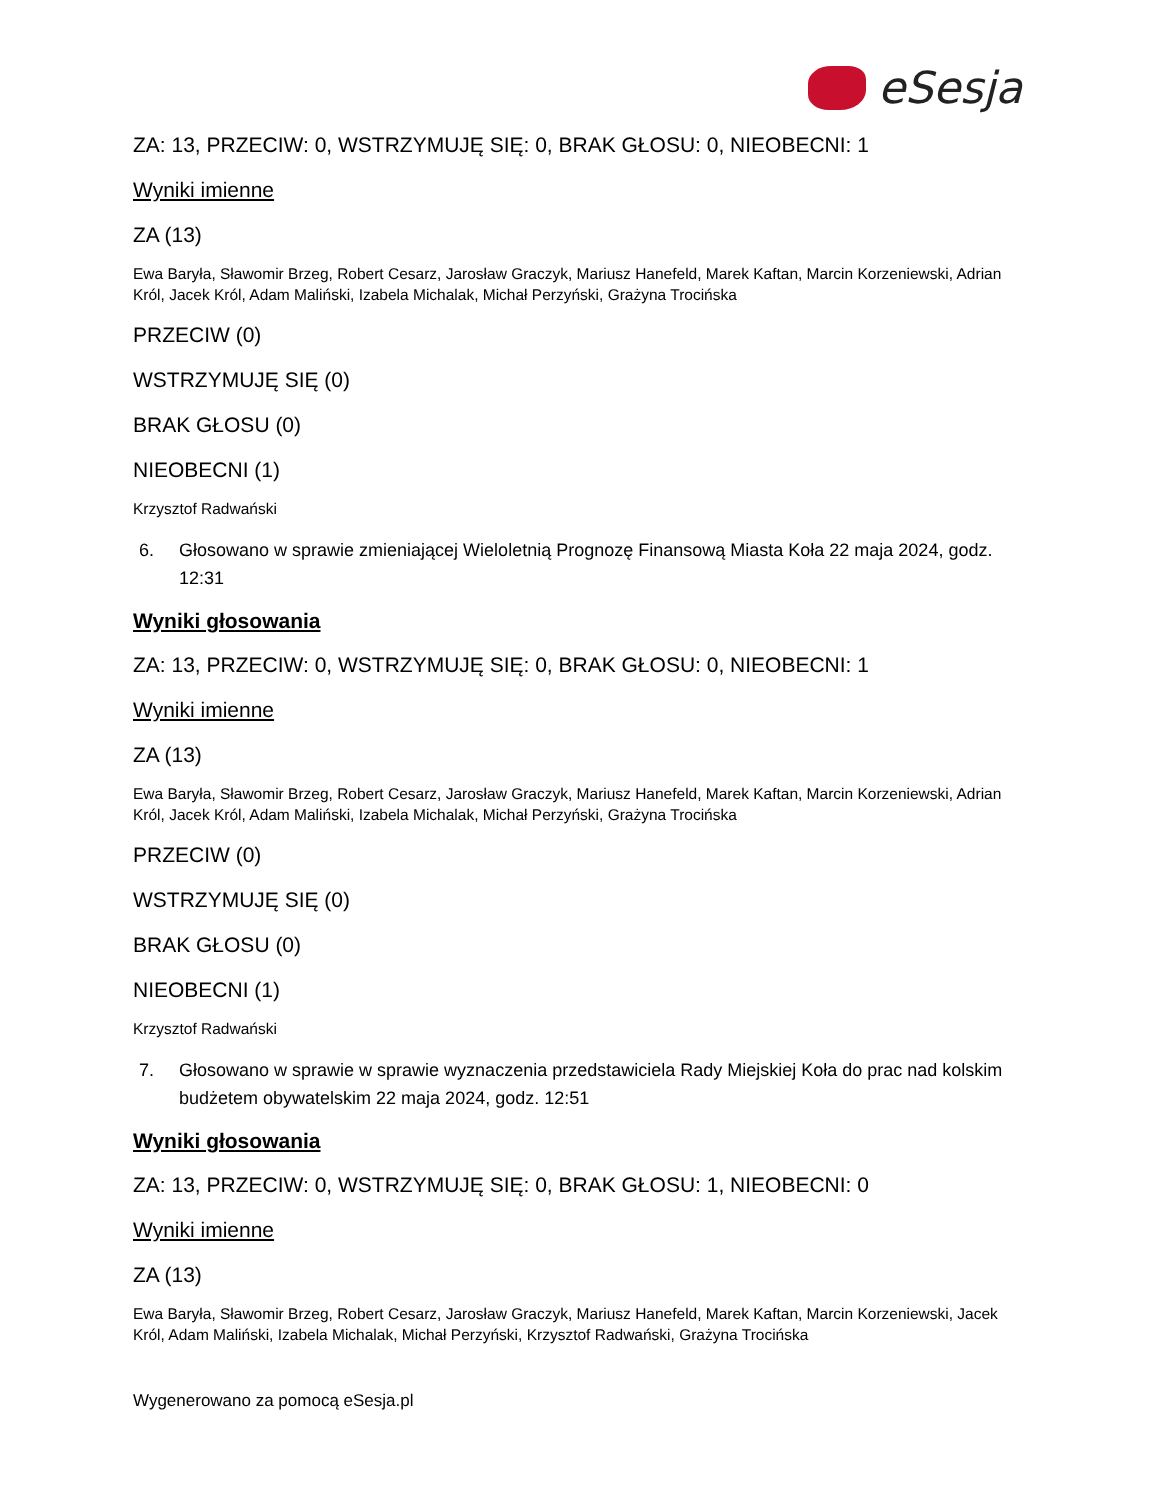eSesja
ZA: 13, PRZECIW: 0, WSTRZYMUJĘ SIĘ: 0, BRAK GŁOSU: 0, NIEOBECNI: 1
Wyniki imienne
ZA (13)
Ewa Baryła, Sławomir Brzeg, Robert Cesarz, Jarosław Graczyk, Mariusz Hanefeld, Marek Kaftan, Marcin Korzeniewski, Adrian Król, Jacek Król, Adam Maliński, Izabela Michalak, Michał Perzyński, Grażyna Trocińska
PRZECIW (0)
WSTRZYMUJĘ SIĘ (0)
BRAK GŁOSU (0)
NIEOBECNI (1)
Krzysztof Radwański
6. Głosowano w sprawie zmieniającej Wieloletnią Prognozę Finansową Miasta Koła 22 maja 2024, godz. 12:31
Wyniki głosowania
ZA: 13, PRZECIW: 0, WSTRZYMUJĘ SIĘ: 0, BRAK GŁOSU: 0, NIEOBECNI: 1
Wyniki imienne
ZA (13)
Ewa Baryła, Sławomir Brzeg, Robert Cesarz, Jarosław Graczyk, Mariusz Hanefeld, Marek Kaftan, Marcin Korzeniewski, Adrian Król, Jacek Król, Adam Maliński, Izabela Michalak, Michał Perzyński, Grażyna Trocińska
PRZECIW (0)
WSTRZYMUJĘ SIĘ (0)
BRAK GŁOSU (0)
NIEOBECNI (1)
Krzysztof Radwański
7. Głosowano w sprawie w sprawie wyznaczenia przedstawiciela Rady Miejskiej Koła do prac nad kolskim budżetem obywatelskim 22 maja 2024, godz. 12:51
Wyniki głosowania
ZA: 13, PRZECIW: 0, WSTRZYMUJĘ SIĘ: 0, BRAK GŁOSU: 1, NIEOBECNI: 0
Wyniki imienne
ZA (13)
Ewa Baryła, Sławomir Brzeg, Robert Cesarz, Jarosław Graczyk, Mariusz Hanefeld, Marek Kaftan, Marcin Korzeniewski, Jacek Król, Adam Maliński, Izabela Michalak, Michał Perzyński, Krzysztof Radwański, Grażyna Trocińska
Wygenerowano za pomocą eSesja.pl